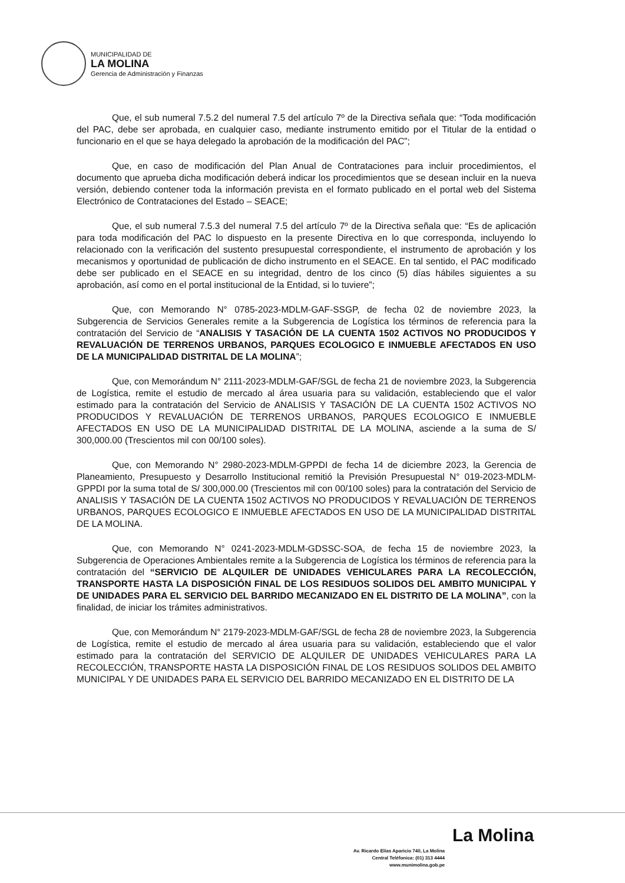MUNICIPALIDAD DE
LA MOLINA
Gerencia de Administración y Finanzas
Que, el sub numeral 7.5.2 del numeral 7.5 del artículo 7º de la Directiva señala que: “Toda modificación del PAC, debe ser aprobada, en cualquier caso, mediante instrumento emitido por el Titular de la entidad o funcionario en el que se haya delegado la aprobación de la modificación del PAC”;
Que, en caso de modificación del Plan Anual de Contrataciones para incluir procedimientos, el documento que aprueba dicha modificación deberá indicar los procedimientos que se desean incluir en la nueva versión, debiendo contener toda la información prevista en el formato publicado en el portal web del Sistema Electrónico de Contrataciones del Estado – SEACE;
Que, el sub numeral 7.5.3 del numeral 7.5 del artículo 7º de la Directiva señala que: “Es de aplicación para toda modificación del PAC lo dispuesto en la presente Directiva en lo que corresponda, incluyendo lo relacionado con la verificación del sustento presupuestal correspondiente, el instrumento de aprobación y los mecanismos y oportunidad de publicación de dicho instrumento en el SEACE. En tal sentido, el PAC modificado debe ser publicado en el SEACE en su integridad, dentro de los cinco (5) días hábiles siguientes a su aprobación, así como en el portal institucional de la Entidad, si lo tuviere”;
Que, con Memorando N° 0785-2023-MDLM-GAF-SSGP, de fecha 02 de noviembre 2023, la Subgerencia de Servicios Generales remite a la Subgerencia de Logística los términos de referencia para la contratación del Servicio de “ANALISIS Y TASACIÓN DE LA CUENTA 1502 ACTIVOS NO PRODUCIDOS Y REVALUACIÓN DE TERRENOS URBANOS, PARQUES ECOLOGICO E INMUEBLE AFECTADOS EN USO DE LA MUNICIPALIDAD DISTRITAL DE LA MOLINA”;
Que, con Memorándum N° 2111-2023-MDLM-GAF/SGL de fecha 21 de noviembre 2023, la Subgerencia de Logística, remite el estudio de mercado al área usuaria para su validación, estableciendo que el valor estimado para la contratación del Servicio de ANALISIS Y TASACIÓN DE LA CUENTA 1502 ACTIVOS NO PRODUCIDOS Y REVALUACIÓN DE TERRENOS URBANOS, PARQUES ECOLOGICO E INMUEBLE AFECTADOS EN USO DE LA MUNICIPALIDAD DISTRITAL DE LA MOLINA, asciende a la suma de S/ 300,000.00 (Trescientos mil con 00/100 soles).
Que, con Memorando N° 2980-2023-MDLM-GPPDI de fecha 14 de diciembre 2023, la Gerencia de Planeamiento, Presupuesto y Desarrollo Institucional remitió la Previsión Presupuestal N° 019-2023-MDLM-GPPDI por la suma total de S/ 300,000.00 (Trescientos mil con 00/100 soles) para la contratación del Servicio de ANALISIS Y TASACIÓN DE LA CUENTA 1502 ACTIVOS NO PRODUCIDOS Y REVALUACIÓN DE TERRENOS URBANOS, PARQUES ECOLOGICO E INMUEBLE AFECTADOS EN USO DE LA MUNICIPALIDAD DISTRITAL DE LA MOLINA.
Que, con Memorando N° 0241-2023-MDLM-GDSSC-SOA, de fecha 15 de noviembre 2023, la Subgerencia de Operaciones Ambientales remite a la Subgerencia de Logística los términos de referencia para la contratación del “SERVICIO DE ALQUILER DE UNIDADES VEHICULARES PARA LA RECOLECCIÓN, TRANSPORTE HASTA LA DISPOSICIÓN FINAL DE LOS RESIDUOS SOLIDOS DEL AMBITO MUNICIPAL Y DE UNIDADES PARA EL SERVICIO DEL BARRIDO MECANIZADO EN EL DISTRITO DE LA MOLINA”, con la finalidad, de iniciar los trámites administrativos.
Que, con Memorándum N° 2179-2023-MDLM-GAF/SGL de fecha 28 de noviembre 2023, la Subgerencia de Logística, remite el estudio de mercado al área usuaria para su validación, estableciendo que el valor estimado para la contratación del SERVICIO DE ALQUILER DE UNIDADES VEHICULARES PARA LA RECOLECCIÓN, TRANSPORTE HASTA LA DISPOSICIÓN FINAL DE LOS RESIDUOS SOLIDOS DEL AMBITO MUNICIPAL Y DE UNIDADES PARA EL SERVICIO DEL BARRIDO MECANIZADO EN EL DISTRITO DE LA
La Molina
Av. Ricardo Elías Aparicio 740, La Molina
Central Teléfonica: (01) 313 4444
www.munimolina.gob.pe